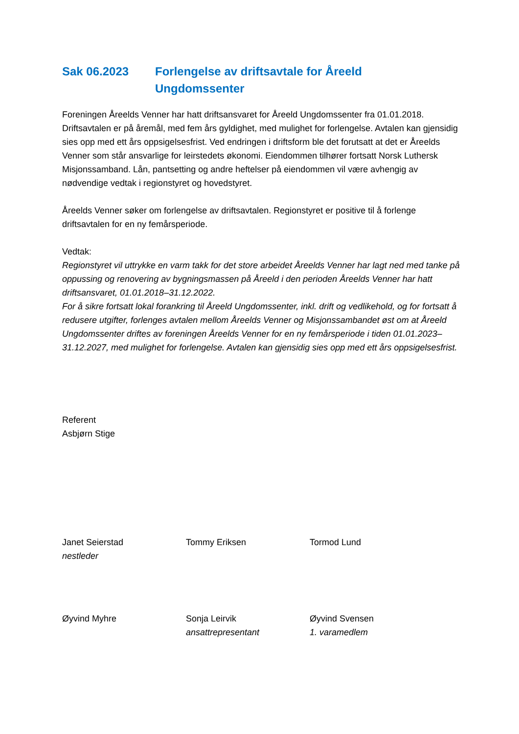Sak 06.2023 Forlengelse av driftsavtale for Åreeld
Ungdomssenter
Foreningen Åreelds Venner har hatt driftsansvaret for Åreeld Ungdomssenter fra 01.01.2018. Driftsavtalen er på åremål, med fem års gyldighet, med mulighet for forlengelse. Avtalen kan gjensidig sies opp med ett års oppsigelsesfrist. Ved endringen i driftsform ble det forutsatt at det er Åreelds Venner som står ansvarlige for leirstedets økonomi. Eiendommen tilhører fortsatt Norsk Luthersk Misjonssamband. Lån, pantsetting og andre heftelser på eiendommen vil være avhengig av nødvendige vedtak i regionstyret og hovedstyret.
Åreelds Venner søker om forlengelse av driftsavtalen. Regionstyret er positive til å forlenge driftsavtalen for en ny femårsperiode.
Vedtak:
Regionstyret vil uttrykke en varm takk for det store arbeidet Åreelds Venner har lagt ned med tanke på oppussing og renovering av bygningsmassen på Åreeld i den perioden Åreelds Venner har hatt driftsansvaret, 01.01.2018–31.12.2022.
For å sikre fortsatt lokal forankring til Åreeld Ungdomssenter, inkl. drift og vedlikehold, og for fortsatt å redusere utgifter, forlenges avtalen mellom Åreelds Venner og Misjonssambandet øst om at Åreeld Ungdomssenter driftes av foreningen Åreelds Venner for en ny femårsperiode i tiden 01.01.2023–31.12.2027, med mulighet for forlengelse. Avtalen kan gjensidig sies opp med ett års oppsigelsesfrist.
Referent
Asbjørn Stige
Janet Seierstad
nestleder
Tommy Eriksen Tormod Lund
Øyvind Myhre Sonja Leirvik
ansattrepresentant
Øyvind Svensen
1. varamedlem